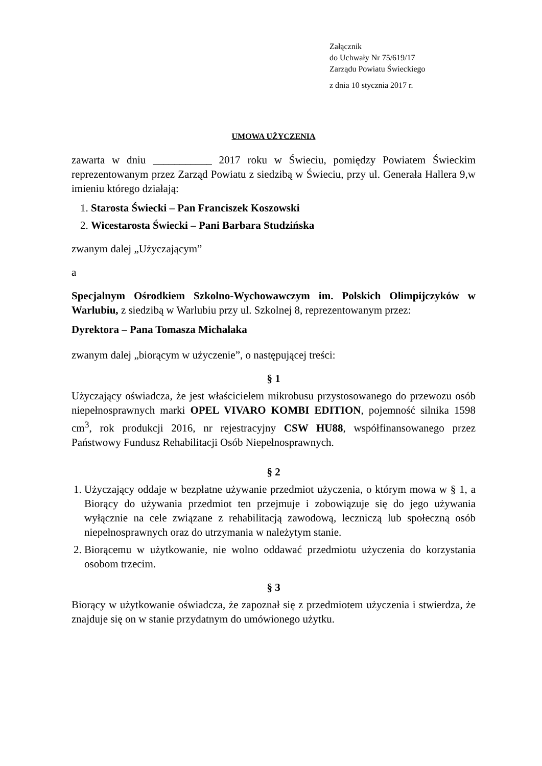Załącznik
do Uchwały Nr 75/619/17
Zarządu Powiatu Świeckiego
z dnia 10 stycznia 2017 r.
UMOWA UŻYCZENIA
zawarta w dniu ___________ 2017 roku w Świeciu, pomiędzy Powiatem Świeckim reprezentowanym przez Zarząd Powiatu z siedzibą w Świeciu, przy ul. Generała Hallera 9,w imieniu którego działają:
1. Starosta Świecki – Pan Franciszek Koszowski
2. Wicestarosta Świecki – Pani Barbara Studzińska
zwanym dalej „Użyczającym”
a
Specjalnym Ośrodkiem Szkolno-Wychowawczym im. Polskich Olimpijczyków w Warlubiu, z siedzibą w Warlubiu przy ul. Szkolnej 8, reprezentowanym przez:
Dyrektora – Pana Tomasza Michalaka
zwanym dalej „biorącym w użyczenie”, o następującej treści:
§ 1
Użyczający oświadcza, że jest właścicielem mikrobusu przystosowanego do przewozu osób niepełnosprawnych marki OPEL VIVARO KOMBI EDITION, pojemność silnika 1598 cm<sup>3</sup>, rok produkcji 2016, nr rejestracyjny CSW HU88, współfinansowanego przez Państwowy Fundusz Rehabilitacji Osób Niepełnosprawnych.
§ 2
1. Użyczający oddaje w bezpłatne używanie przedmiot użyczenia, o którym mowa w § 1, a Biorący do używania przedmiot ten przejmuje i zobowiązuje się do jego używania wyłącznie na cele związane z rehabilitacją zawodową, leczniczą lub społeczną osób niepełnosprawnych oraz do utrzymania w należytym stanie.
2. Biorącemu w użytkowanie, nie wolno oddawać przedmiotu użyczenia do korzystania osobom trzecim.
§ 3
Biorący w użytkowanie oświadcza, że zapoznał się z przedmiotem użyczenia i stwierdza, że znajduje się on w stanie przydatnym do umówionego użytku.